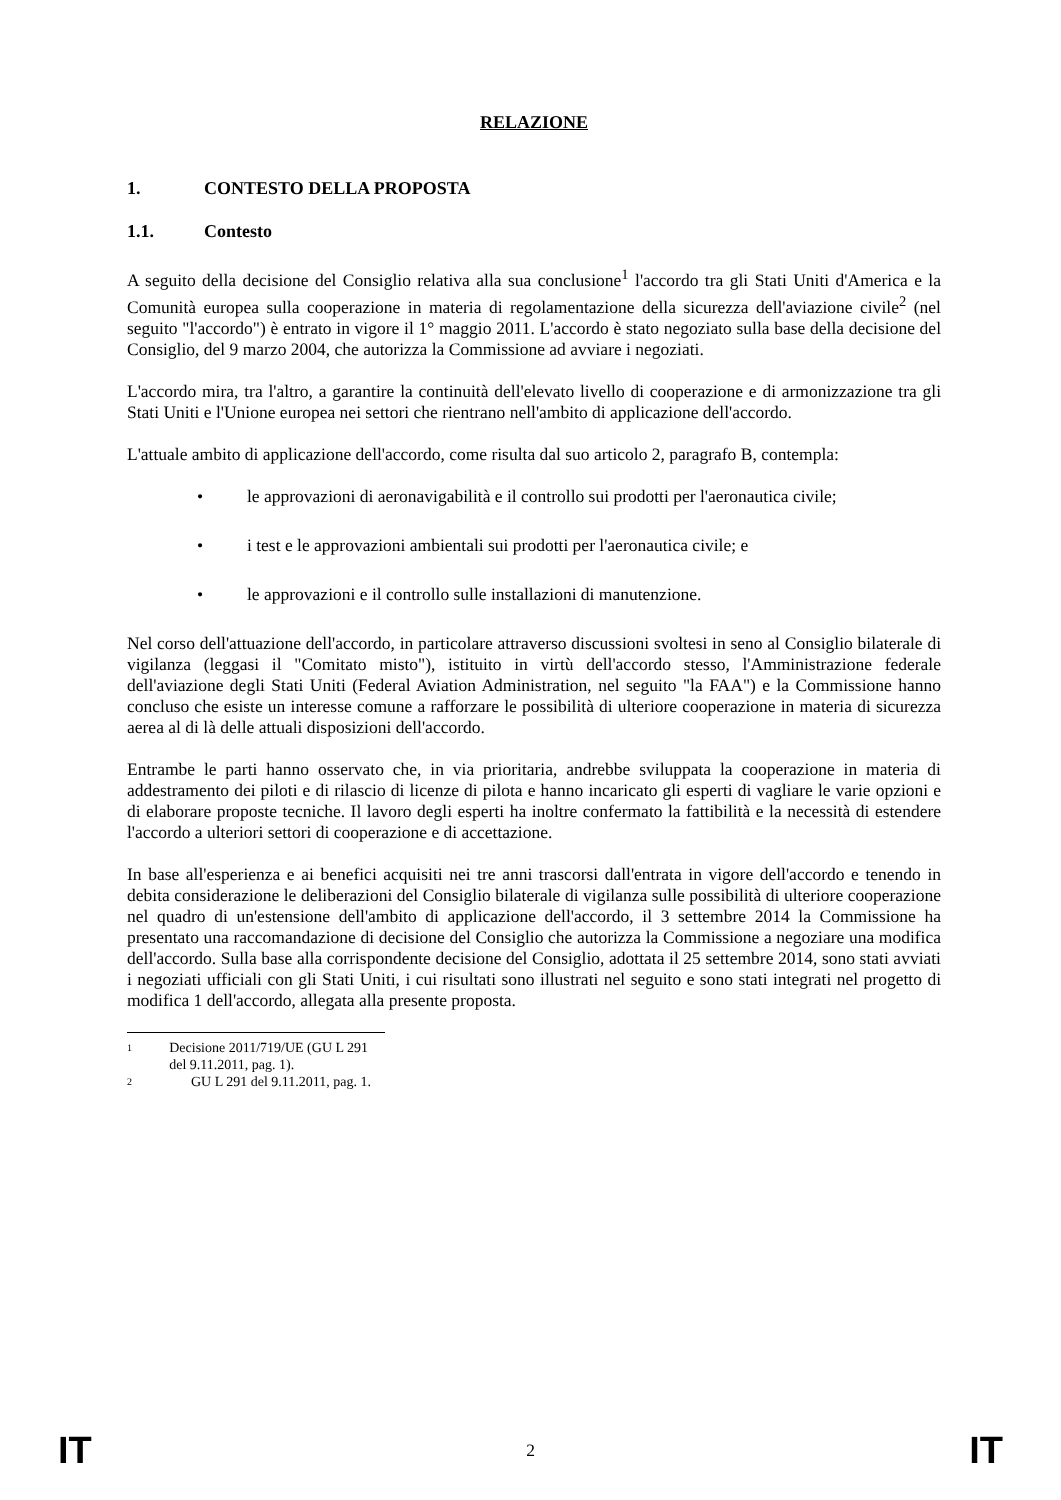RELAZIONE
1. CONTESTO DELLA PROPOSTA
1.1. Contesto
A seguito della decisione del Consiglio relativa alla sua conclusione<sup>1</sup> l'accordo tra gli Stati Uniti d'America e la Comunità europea sulla cooperazione in materia di regolamentazione della sicurezza dell'aviazione civile<sup>2</sup> (nel seguito "l'accordo") è entrato in vigore il 1° maggio 2011. L'accordo è stato negoziato sulla base della decisione del Consiglio, del 9 marzo 2004, che autorizza la Commissione ad avviare i negoziati.
L'accordo mira, tra l'altro, a garantire la continuità dell'elevato livello di cooperazione e di armonizzazione tra gli Stati Uniti e l'Unione europea nei settori che rientrano nell'ambito di applicazione dell'accordo.
L'attuale ambito di applicazione dell'accordo, come risulta dal suo articolo 2, paragrafo B, contempla:
• le approvazioni di aeronavigabilità e il controllo sui prodotti per l'aeronautica civile;
• i test e le approvazioni ambientali sui prodotti per l'aeronautica civile; e
• le approvazioni e il controllo sulle installazioni di manutenzione.
Nel corso dell'attuazione dell'accordo, in particolare attraverso discussioni svoltesi in seno al Consiglio bilaterale di vigilanza (leggasi il "Comitato misto"), istituito in virtù dell'accordo stesso, l'Amministrazione federale dell'aviazione degli Stati Uniti (Federal Aviation Administration, nel seguito "la FAA") e la Commissione hanno concluso che esiste un interesse comune a rafforzare le possibilità di ulteriore cooperazione in materia di sicurezza aerea al di là delle attuali disposizioni dell'accordo.
Entrambe le parti hanno osservato che, in via prioritaria, andrebbe sviluppata la cooperazione in materia di addestramento dei piloti e di rilascio di licenze di pilota e hanno incaricato gli esperti di vagliare le varie opzioni e di elaborare proposte tecniche. Il lavoro degli esperti ha inoltre confermato la fattibilità e la necessità di estendere l'accordo a ulteriori settori di cooperazione e di accettazione.
In base all'esperienza e ai benefici acquisiti nei tre anni trascorsi dall'entrata in vigore dell'accordo e tenendo in debita considerazione le deliberazioni del Consiglio bilaterale di vigilanza sulle possibilità di ulteriore cooperazione nel quadro di un'estensione dell'ambito di applicazione dell'accordo, il 3 settembre 2014 la Commissione ha presentato una raccomandazione di decisione del Consiglio che autorizza la Commissione a negoziare una modifica dell'accordo. Sulla base alla corrispondente decisione del Consiglio, adottata il 25 settembre 2014, sono stati avviati i negoziati ufficiali con gli Stati Uniti, i cui risultati sono illustrati nel seguito e sono stati integrati nel progetto di modifica 1 dell'accordo, allegata alla presente proposta.
1 Decisione 2011/719/UE (GU L 291 del 9.11.2011, pag. 1).
2 GU L 291 del 9.11.2011, pag. 1.
IT 2 IT